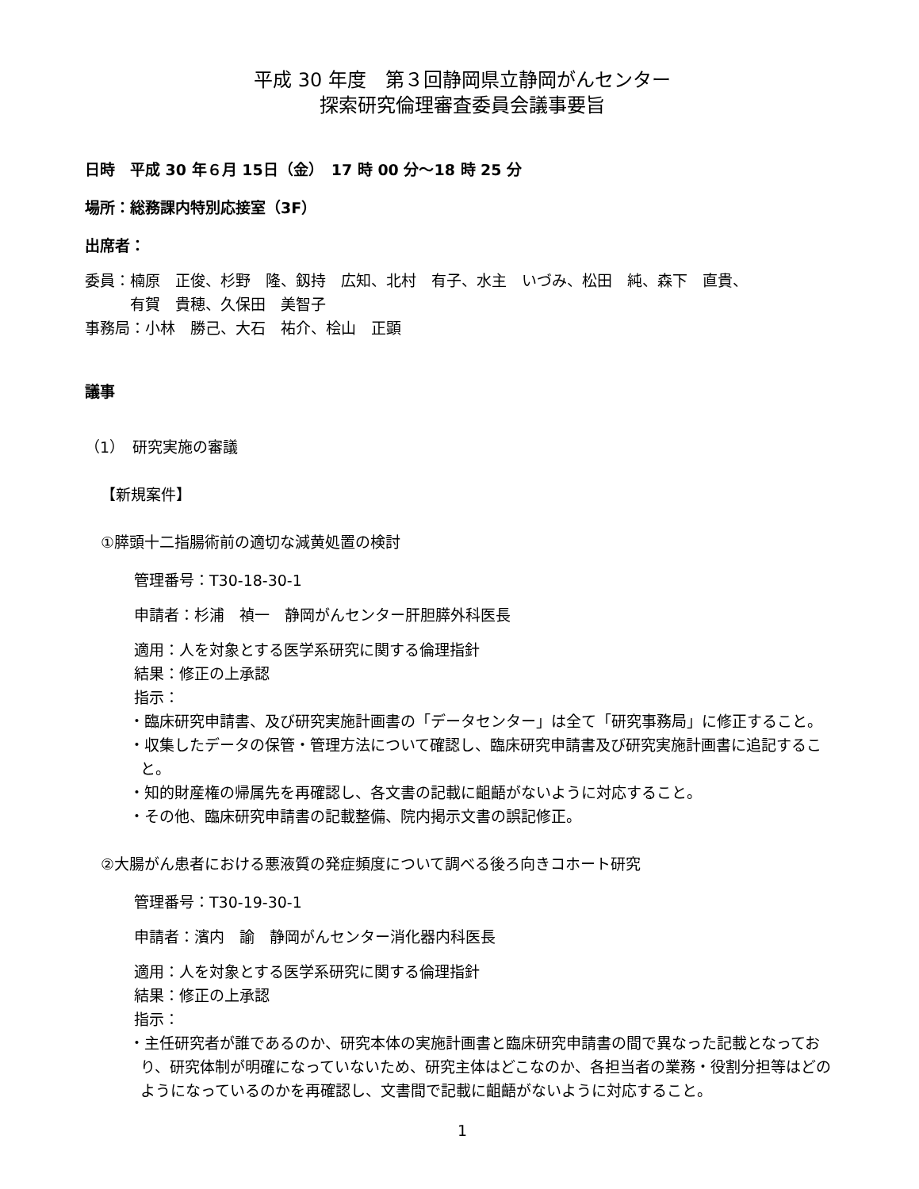平成 30 年度　第３回静岡県立静岡がんセンター
探索研究倫理審査委員会議事要旨
日時　平成 30 年６月 15日（金）　17 時 00 分〜18 時 25 分
場所：総務課内特別応接室（3F）
出席者：
委員：楠原　正俊、杉野　隆、釼持　広知、北村　有子、水主　いづみ、松田　純、森下　直貴、
　　　有賀　貴穂、久保田　美智子
事務局：小林　勝己、大石　祐介、桧山　正顕
議事
（1）　研究実施の審議
【新規案件】
①膵頭十二指腸術前の適切な減黄処置の検討
管理番号：T30-18-30-1
申請者：杉浦　禎一　静岡がんセンター肝胆膵外科医長
適用：人を対象とする医学系研究に関する倫理指針
結果：修正の上承認
指示：
・臨床研究申請書、及び研究実施計画書の「データセンター」は全て「研究事務局」に修正すること。
・収集したデータの保管・管理方法について確認し、臨床研究申請書及び研究実施計画書に追記すること。
・知的財産権の帰属先を再確認し、各文書の記載に齟齬がないように対応すること。
・その他、臨床研究申請書の記載整備、院内掲示文書の誤記修正。
②大腸がん患者における悪液質の発症頻度について調べる後ろ向きコホート研究
管理番号：T30-19-30-1
申請者：濱内　諭　静岡がんセンター消化器内科医長
適用：人を対象とする医学系研究に関する倫理指針
結果：修正の上承認
指示：
・主任研究者が誰であるのか、研究本体の実施計画書と臨床研究申請書の間で異なった記載となっており、研究体制が明確になっていないため、研究主体はどこなのか、各担当者の業務・役割分担等はどのようになっているのかを再確認し、文書間で記載に齟齬がないように対応すること。
1